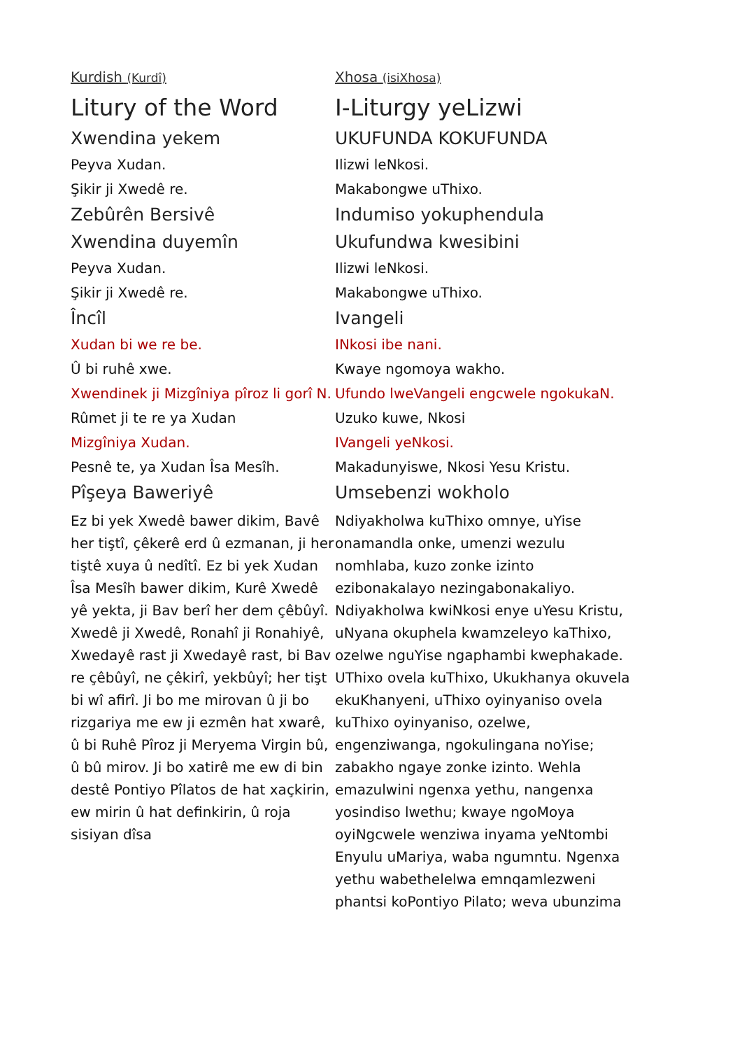Kurdish (Kurdî)
Litury of the Word
Xwendina yekem
Peyva Xudan.
Şikir ji Xwedê re.
Zebûrên Bersivê
Xwendina duyemîn
Peyva Xudan.
Şikir ji Xwedê re.
Încîl
Xudan bi we re be.
Û bi ruhê xwe.
Xwendinek ji Mizgîniya pîroz li gorî N.
Rûmet ji te re ya Xudan
Mizgîniya Xudan.
Pesnê te, ya Xudan Îsa Mesîh.
Pîşeya Baweriyê
Ez bi yek Xwedê bawer dikim, Bavê her tiştî, çêkerê erd û ezmanan, ji her tiştê xuya û nedîtî. Ez bi yek Xudan Îsa Mesîh bawer dikim, Kurê Xwedê yê yekta, ji Bav berî her dem çêbûyî. Xwedê ji Xwedê, Ronahî ji Ronahiyê, Xwedayê rast ji Xwedayê rast, bi Bav re çêbûyî, ne çêkirî, yekbûyî; her tişt bi wî afirî. Ji bo me mirovan û ji bo rizgariya me ew ji ezmên hat xwarê, û bi Ruhê Pîroz ji Meryema Virgin bû, û bû mirov. Ji bo xatirê me ew di bin destê Pontiyo Pîlatos de hat xaçkirin, ew mirin û hat definkirin, û roja sisiyan dîsa
Xhosa (isiXhosa)
I-Liturgy yeLizwi
UKUFUNDA KOKUFUNDA
Ilizwi leNkosi.
Makabongwe uThixo.
Indumiso yokuphendula
Ukufundwa kwesibini
Ilizwi leNkosi.
Makabongwe uThixo.
Ivangeli
INkosi ibe nani.
Kwaye ngomoya wakho.
Ufundo lweVangeli engcwele ngokukaN.
Uzuko kuwe, Nkosi
IVangeli yeNkosi.
Makadunyiswe, Nkosi Yesu Kristu.
Umsebenzi wokholo
Ndiyakholwa kuThixo omnye, uYise onamandla onke, umenzi wezulu nomhlaba, kuzo zonke izinto ezibonakalayo nezingabonakaliyo. Ndiyakholwa kwiNkosi enye uYesu Kristu, uNyana okuphela kwamzeleyo kaThixo, ozelwe nguYise ngaphambi kwephakade. UThixo ovela kuThixo, Ukukhanya okuvela ekuKhanyeni, uThixo oyinyaniso ovela kuThixo oyinyaniso, ozelwe, engenziwanga, ngokulingana noYise; zabakho ngaye zonke izinto. Wehla emazulwini ngenxa yethu, nangenxa yosindiso lwethu; kwaye ngoMoya oyiNgcwele wenziwa inyama yeNtombi Enyulu uMariya, waba ngumntu. Ngenxa yethu wabethelelwa emnqamlezweni phantsi koPontiyo Pilato; weva ubunzima